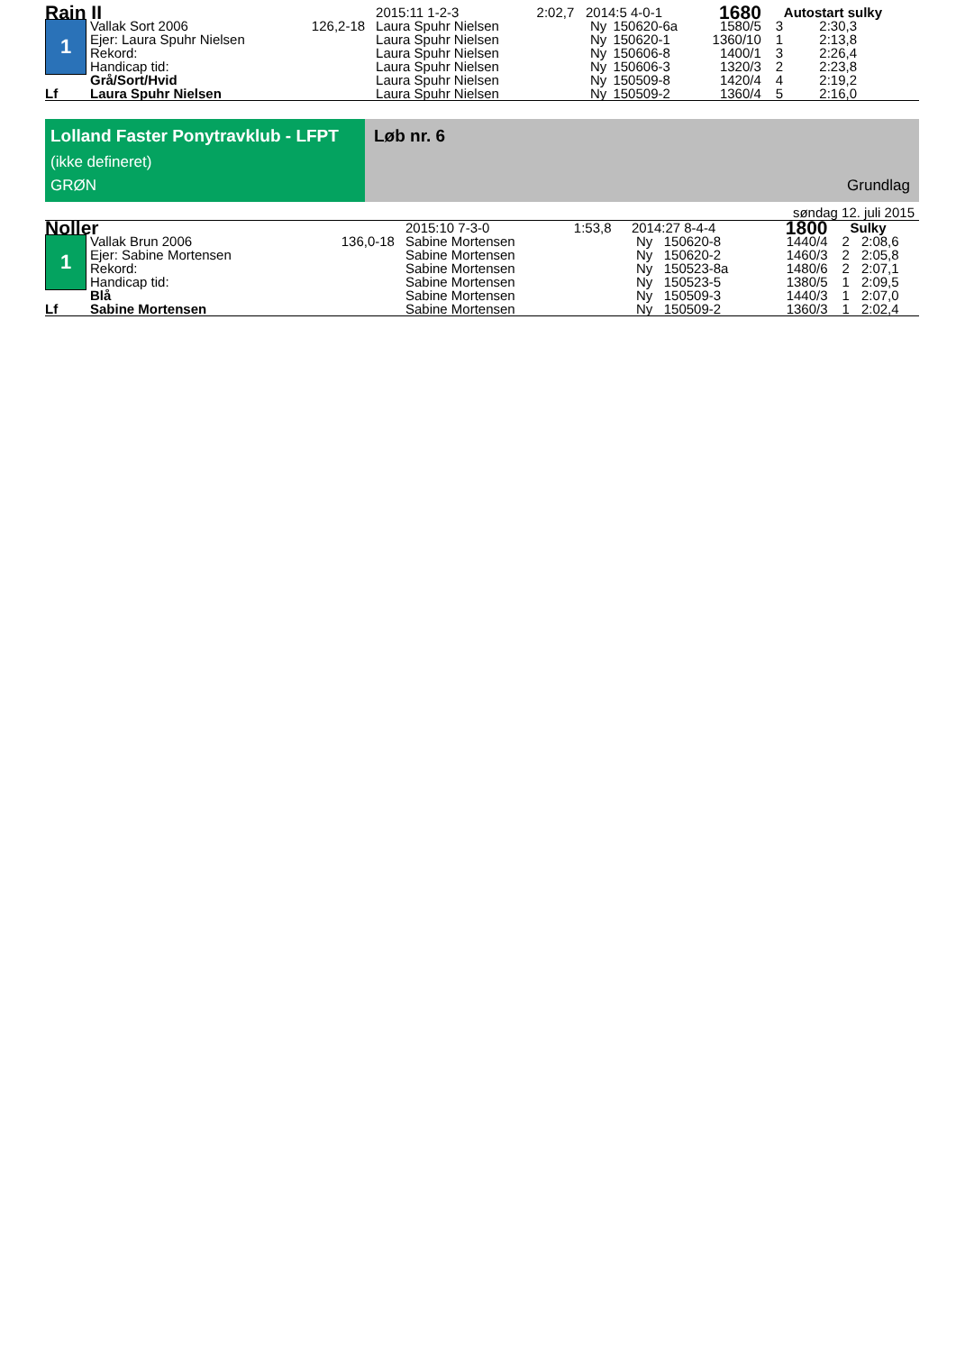| Rain II | | | 2015:11 1-2-3 | 2:02,7 | 2014:5 4-0-1 | | 1680 | Autostart sulky | |
| 1 | Vallak Sort 2006 | 126,2-18 | Laura Spuhr Nielsen | | Ny | 150620-6a | 1580/5 | 3 | 2:30,3 |
| | Ejer: Laura Spuhr Nielsen | | Laura Spuhr Nielsen | | Ny | 150620-1 | 1360/10 | 1 | 2:13,8 |
| | Rekord: | | Laura Spuhr Nielsen | | Ny | 150606-8 | 1400/1 | 3 | 2:26,4 |
| | Handicap tid: | | Laura Spuhr Nielsen | | Ny | 150606-3 | 1320/3 | 2 | 2:23,8 |
| | Grå/Sort/Hvid | | Laura Spuhr Nielsen | | Ny | 150509-8 | 1420/4 | 4 | 2:19,2 |
| Lf | Laura Spuhr Nielsen | | Laura Spuhr Nielsen | | Ny | 150509-2 | 1360/4 | 5 | 2:16,0 |
Lolland Faster Ponytravklub - LFPT
(ikke defineret)
GRØN
Løb nr. 6
Grundlag
søndag 12. juli 2015
| Noller | | | 2015:10 7-3-0 | 1:53,8 | 2014:27 8-4-4 | | 1800 | Sulky | |
| 1 | Vallak Brun 2006 | 136,0-18 | Sabine Mortensen | | Ny | 150620-8 | 1440/4 | 2 | 2:08,6 |
| | Ejer: Sabine Mortensen | | Sabine Mortensen | | Ny | 150620-2 | 1460/3 | 2 | 2:05,8 |
| | Rekord: | | Sabine Mortensen | | Ny | 150523-8a | 1480/6 | 2 | 2:07,1 |
| | Handicap tid: | | Sabine Mortensen | | Ny | 150523-5 | 1380/5 | 1 | 2:09,5 |
| | Blå | | Sabine Mortensen | | Ny | 150509-3 | 1440/3 | 1 | 2:07,0 |
| Lf | Sabine Mortensen | | Sabine Mortensen | | Ny | 150509-2 | 1360/3 | 1 | 2:02,4 |